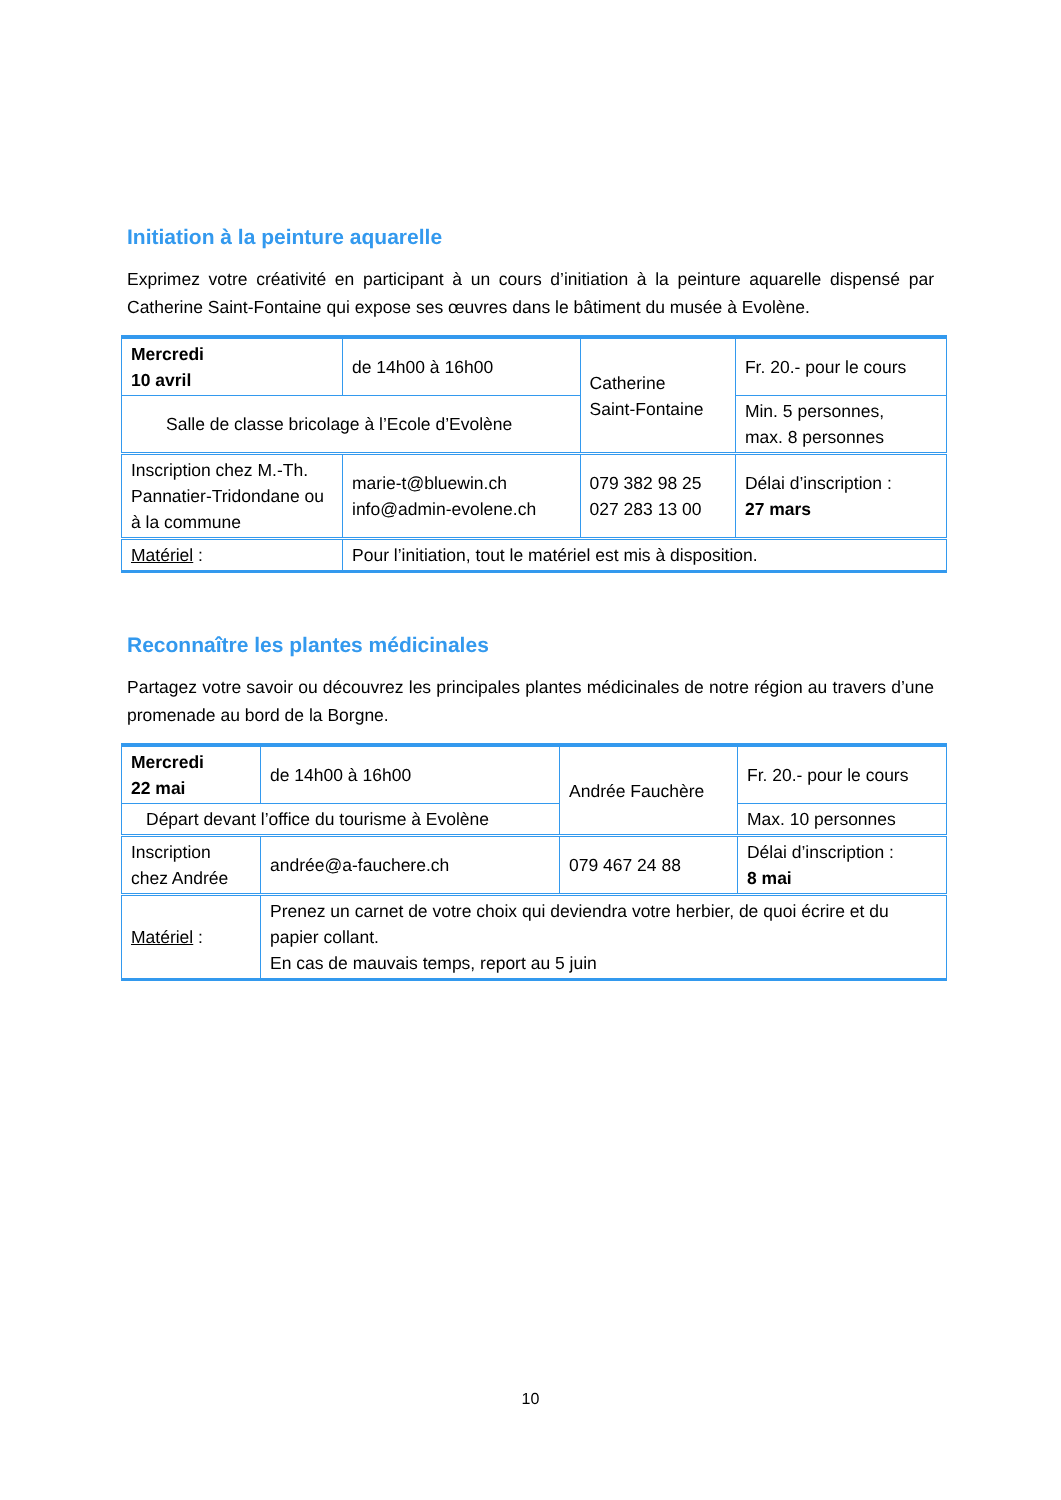Initiation à la peinture aquarelle
Exprimez votre créativité en participant à un cours d’initiation à la peinture aquarelle dispensé par Catherine Saint-Fontaine qui expose ses œuvres dans le bâtiment du musée à Evolène.
| Mercredi 10 avril | de 14h00 à 16h00 | Catherine Saint-Fontaine | Fr. 20.- pour le cours |
| Salle de classe bricolage à l’Ecole d’Evolène | | | Min. 5 personnes, max. 8 personnes |
| Inscription chez M.-Th. Pannatier-Tridondane ou à la commune | marie-t@bluewin.ch info@admin-evolene.ch | 079 382 98 25 027 283 13 00 | Délai d’inscription : 27 mars |
| Matériel : | Pour l’initiation, tout le matériel est mis à disposition. | | |
Reconnaître les plantes médicinales
Partagez votre savoir ou découvrez les principales plantes médicinales de notre région au travers d’une promenade au bord de la Borgne.
| Mercredi 22 mai | de 14h00 à 16h00 | Andrée Fauchère | Fr. 20.- pour le cours |
| Départ devant l’office du tourisme à Evolène | | | Max. 10 personnes |
| Inscription chez Andrée | andrée@a-fauchere.ch | 079 467 24 88 | Délai d’inscription : 8 mai |
| Matériel : | Prenez un carnet de votre choix qui deviendra votre herbier, de quoi écrire et du papier collant. En cas de mauvais temps, report au 5 juin | | |
10